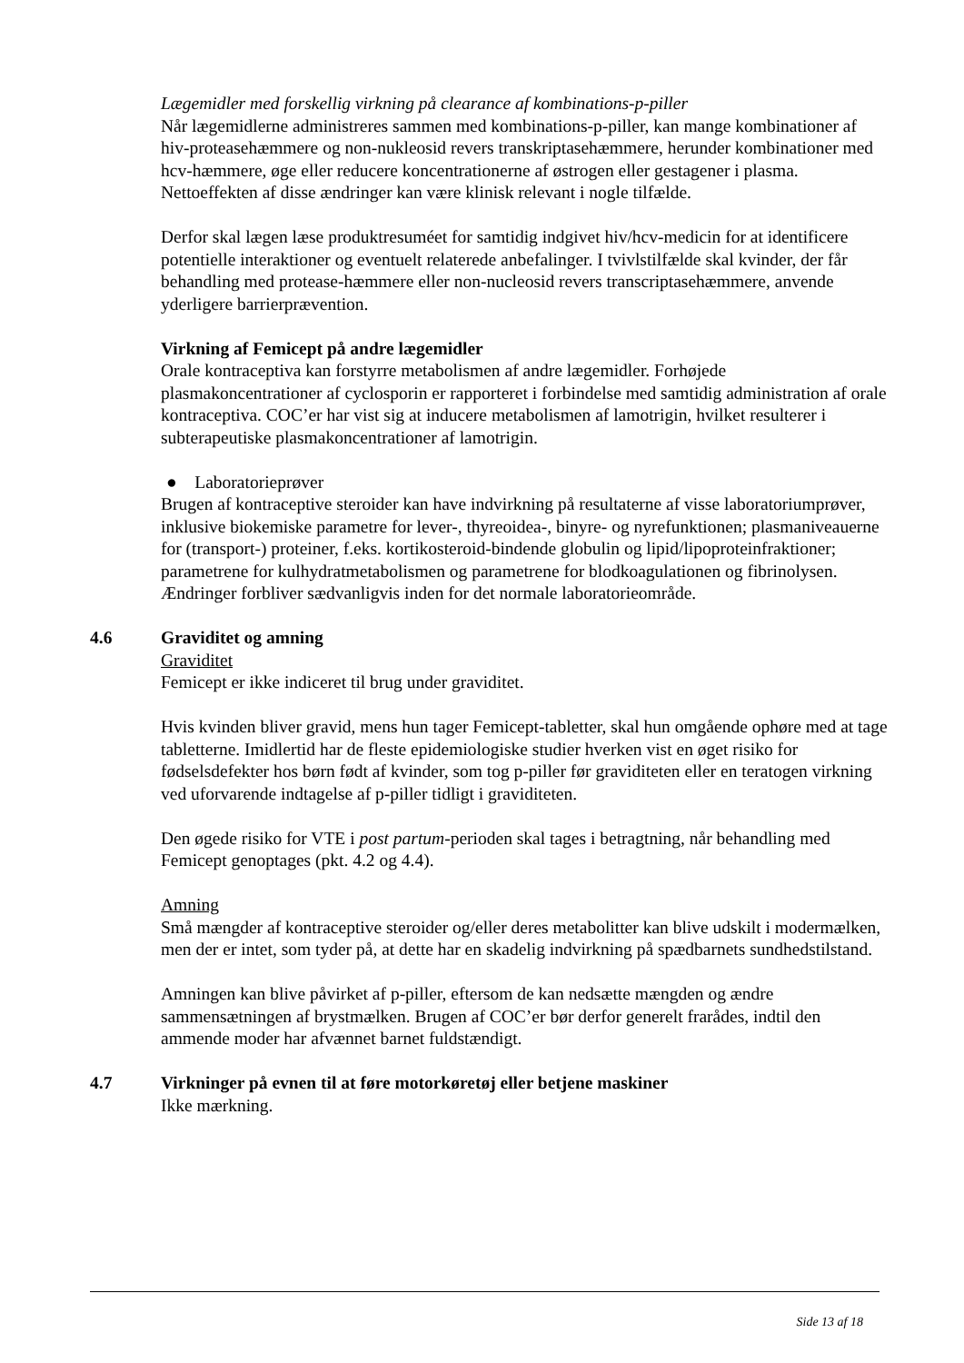Lægemidler med forskellig virkning på clearance af kombinations-p-piller
Når lægemidlerne administreres sammen med kombinations-p-piller, kan mange kombinationer af hiv-proteasehæmmere og non-nukleosid revers transkriptasehæmmere, herunder kombinationer med hcv-hæmmere, øge eller reducere koncentrationerne af østrogen eller gestagener i plasma. Nettoeffekten af disse ændringer kan være klinisk relevant i nogle tilfælde.
Derfor skal lægen læse produktresuméet for samtidig indgivet hiv/hcv-medicin for at identificere potentielle interaktioner og eventuelt relaterede anbefalinger. I tvivlstilfælde skal kvinder, der får behandling med protease-hæmmere eller non-nucleosid revers transcriptasehæmmere, anvende yderligere barrierprævention.
Virkning af Femicept på andre lægemidler
Orale kontraceptiva kan forstyrre metabolismen af andre lægemidler. Forhøjede plasmakoncentrationer af cyclosporin er rapporteret i forbindelse med samtidig administration af orale kontraceptiva. COC’er har vist sig at inducere metabolismen af lamotrigin, hvilket resulterer i subterapeutiske plasmakoncentrationer af lamotrigin.
● Laboratorieprøver
Brugen af kontraceptive steroider kan have indvirkning på resultaterne af visse laboratoriumprøver, inklusive biokemiske parametre for lever-, thyreoidea-, binyre- og nyrefunktionen; plasmaniveauerne for (transport-) proteiner, f.eks. kortikosteroid-bindende globulin og lipid/lipoproteinfraktioner; parametrene for kulhydratmetabolismen og parametrene for blodkoagulationen og fibrinolysen. Ændringer forbliver sædvanligvis inden for det normale laboratorieområde.
4.6 Graviditet og amning
Graviditet
Femicept er ikke indiceret til brug under graviditet.
Hvis kvinden bliver gravid, mens hun tager Femicept-tabletter, skal hun omgående ophøre med at tage tabletterne. Imidlertid har de fleste epidemiologiske studier hverken vist en øget risiko for fødselsdefekter hos børn født af kvinder, som tog p-piller før graviditeten eller en teratogen virkning ved uforvarende indtagelse af p-piller tidligt i graviditeten.
Den øgede risiko for VTE i post partum-perioden skal tages i betragtning, når behandling med Femicept genoptages (pkt. 4.2 og 4.4).
Amning
Små mængder af kontraceptive steroider og/eller deres metabolitter kan blive udskilt i modermælken, men der er intet, som tyder på, at dette har en skadelig indvirkning på spædbarnets sundhedstilstand.
Amningen kan blive påvirket af p-piller, eftersom de kan nedsætte mængden og ændre sammensætningen af brystmælken. Brugen af COC’er bør derfor generelt frarådes, indtil den ammende moder har afvænnet barnet fuldstændigt.
4.7 Virkninger på evnen til at føre motorkøretøj eller betjene maskiner
Ikke mærkning.
Side 13 af 18